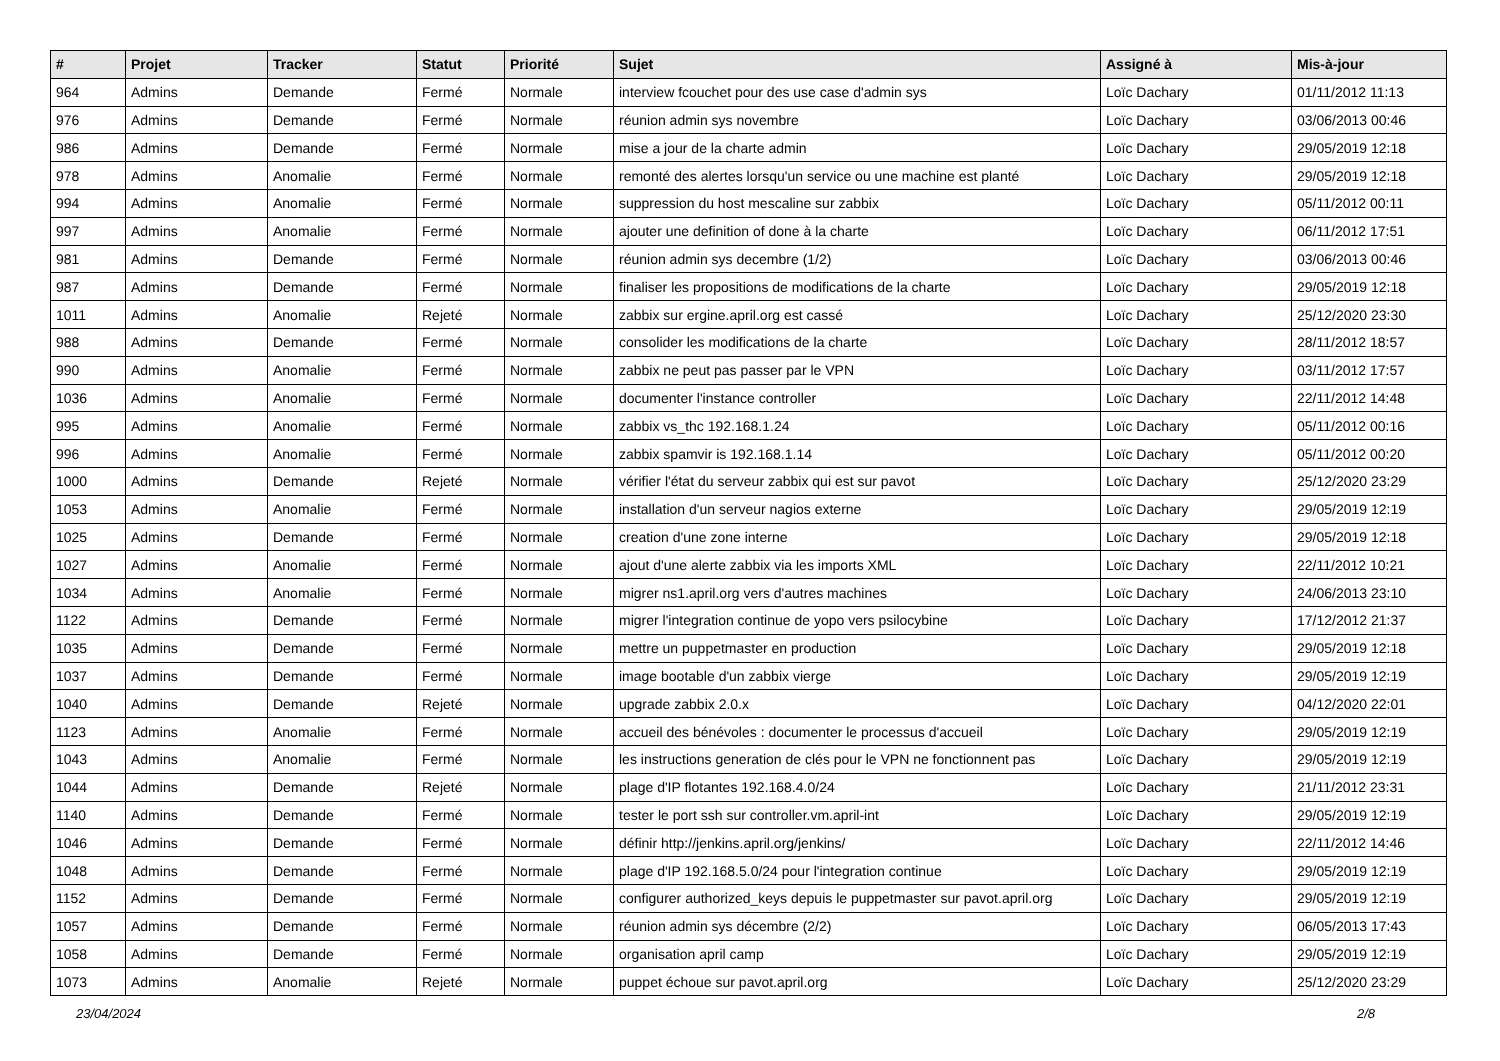| # | Projet | Tracker | Statut | Priorité | Sujet | Assigné à | Mis-à-jour |
| --- | --- | --- | --- | --- | --- | --- | --- |
| 964 | Admins | Demande | Fermé | Normale | interview fcouchet pour des use case d'admin sys | Loïc Dachary | 01/11/2012 11:13 |
| 976 | Admins | Demande | Fermé | Normale | réunion admin sys novembre | Loïc Dachary | 03/06/2013 00:46 |
| 986 | Admins | Demande | Fermé | Normale | mise a jour de la charte admin | Loïc Dachary | 29/05/2019 12:18 |
| 978 | Admins | Anomalie | Fermé | Normale | remonté des alertes lorsqu'un service ou une machine est planté | Loïc Dachary | 29/05/2019 12:18 |
| 994 | Admins | Anomalie | Fermé | Normale | suppression du host mescaline sur zabbix | Loïc Dachary | 05/11/2012 00:11 |
| 997 | Admins | Anomalie | Fermé | Normale | ajouter une definition of done à la charte | Loïc Dachary | 06/11/2012 17:51 |
| 981 | Admins | Demande | Fermé | Normale | réunion admin sys decembre (1/2) | Loïc Dachary | 03/06/2013 00:46 |
| 987 | Admins | Demande | Fermé | Normale | finaliser les propositions de modifications de la charte | Loïc Dachary | 29/05/2019 12:18 |
| 1011 | Admins | Anomalie | Rejeté | Normale | zabbix sur ergine.april.org est cassé | Loïc Dachary | 25/12/2020 23:30 |
| 988 | Admins | Demande | Fermé | Normale | consolider les modifications de la charte | Loïc Dachary | 28/11/2012 18:57 |
| 990 | Admins | Anomalie | Fermé | Normale | zabbix ne peut pas passer par le VPN | Loïc Dachary | 03/11/2012 17:57 |
| 1036 | Admins | Anomalie | Fermé | Normale | documenter l'instance controller | Loïc Dachary | 22/11/2012 14:48 |
| 995 | Admins | Anomalie | Fermé | Normale | zabbix vs_thc 192.168.1.24 | Loïc Dachary | 05/11/2012 00:16 |
| 996 | Admins | Anomalie | Fermé | Normale | zabbix spamvir is 192.168.1.14 | Loïc Dachary | 05/11/2012 00:20 |
| 1000 | Admins | Demande | Rejeté | Normale | vérifier l'état du serveur zabbix qui est sur pavot | Loïc Dachary | 25/12/2020 23:29 |
| 1053 | Admins | Anomalie | Fermé | Normale | installation d'un serveur nagios externe | Loïc Dachary | 29/05/2019 12:19 |
| 1025 | Admins | Demande | Fermé | Normale | creation d'une zone interne | Loïc Dachary | 29/05/2019 12:18 |
| 1027 | Admins | Anomalie | Fermé | Normale | ajout d'une alerte zabbix via les imports XML | Loïc Dachary | 22/11/2012 10:21 |
| 1034 | Admins | Anomalie | Fermé | Normale | migrer ns1.april.org vers d'autres machines | Loïc Dachary | 24/06/2013 23:10 |
| 1122 | Admins | Demande | Fermé | Normale | migrer l'integration continue de yopo vers psilocybine | Loïc Dachary | 17/12/2012 21:37 |
| 1035 | Admins | Demande | Fermé | Normale | mettre un puppetmaster en production | Loïc Dachary | 29/05/2019 12:18 |
| 1037 | Admins | Demande | Fermé | Normale | image bootable d'un zabbix vierge | Loïc Dachary | 29/05/2019 12:19 |
| 1040 | Admins | Demande | Rejeté | Normale | upgrade zabbix 2.0.x | Loïc Dachary | 04/12/2020 22:01 |
| 1123 | Admins | Anomalie | Fermé | Normale | accueil des bénévoles : documenter le processus d'accueil | Loïc Dachary | 29/05/2019 12:19 |
| 1043 | Admins | Anomalie | Fermé | Normale | les instructions generation de clés pour le VPN ne fonctionnent pas | Loïc Dachary | 29/05/2019 12:19 |
| 1044 | Admins | Demande | Rejeté | Normale | plage d'IP flotantes 192.168.4.0/24 | Loïc Dachary | 21/11/2012 23:31 |
| 1140 | Admins | Demande | Fermé | Normale | tester le port ssh sur controller.vm.april-int | Loïc Dachary | 29/05/2019 12:19 |
| 1046 | Admins | Demande | Fermé | Normale | définir http://jenkins.april.org/jenkins/ | Loïc Dachary | 22/11/2012 14:46 |
| 1048 | Admins | Demande | Fermé | Normale | plage d'IP 192.168.5.0/24 pour l'integration continue | Loïc Dachary | 29/05/2019 12:19 |
| 1152 | Admins | Demande | Fermé | Normale | configurer authorized_keys depuis le puppetmaster sur pavot.april.org | Loïc Dachary | 29/05/2019 12:19 |
| 1057 | Admins | Demande | Fermé | Normale | réunion admin sys décembre (2/2) | Loïc Dachary | 06/05/2013 17:43 |
| 1058 | Admins | Demande | Fermé | Normale | organisation april camp | Loïc Dachary | 29/05/2019 12:19 |
| 1073 | Admins | Anomalie | Rejeté | Normale | puppet échoue sur pavot.april.org | Loïc Dachary | 25/12/2020 23:29 |
23/04/2024 2/8